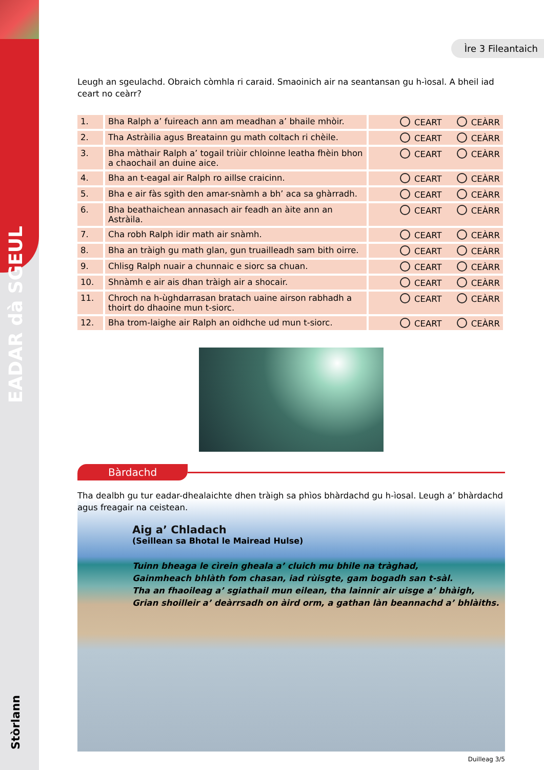EADAR dà SGEUL
Stòrlann
Ìre 3 Fileantaich
Leugh an sgeulachd. Obraich còmhla ri caraid. Smaoinich air na seantansan gu h-ìosal. A bheil iad ceart no ceàrr?
| 1. | Bha Ralph a’ fuireach ann am meadhan a’ bhaile mhòir. | CEART CEÀRR |
| 2. | Tha Astràilia agus Breatainn gu math coltach ri chèile. | CEART CEÀRR |
| 3. | Bha màthair Ralph a’ togail triùir chloinne leatha fhèin bhon a chaochail an duine aice. | CEART CEÀRR |
| 4. | Bha an t-eagal air Ralph ro aillse craicinn. | CEART CEÀRR |
| 5. | Bha e air fàs sgìth den amar-snàmh a bh’ aca sa ghàrradh. | CEART CEÀRR |
| 6. | Bha beathaichean annasach air feadh an àite ann an Astràila. | CEART CEÀRR |
| 7. | Cha robh Ralph idir math air snàmh. | CEART CEÀRR |
| 8. | Bha an tràigh gu math glan, gun truailleadh sam bith oirre. | CEART CEÀRR |
| 9. | Chlisg Ralph nuair a chunnaic e siorc sa chuan. | CEART CEÀRR |
| 10. | Shnàmh e air ais dhan tràigh air a shocair. | CEART CEÀRR |
| 11. | Chroch na h-ùghdarrasan bratach uaine airson rabhadh a thoirt do dhaoine mun t-siorc. | CEART CEÀRR |
| 12. | Bha trom-laighe air Ralph an oidhche ud mun t-siorc. | CEART CEÀRR |
Bàrdachd
Tha dealbh gu tur eadar-dhealaichte dhen tràigh sa phìos bhàrdachd gu h-ìosal. Leugh a’ bhàrdachd agus freagair na ceistean.
Aig a’ Chladach
(Seillean sa Bhotal le Mairead Hulse)
Tuinn bheaga le cìrein gheala a’ cluich mu bhile na tràghad,
Gainmheach bhlàth fom chasan, iad rùisgte, gam bogadh san t-sàl.
Tha an fhaoileag a’ sgiathail mun eilean, tha lainnir air uisge a’ bhàigh,
Grian shoilleir a’ deàrrsadh on àird orm, a gathan làn beannachd a’ bhlàiths.
Duilleag 3/5